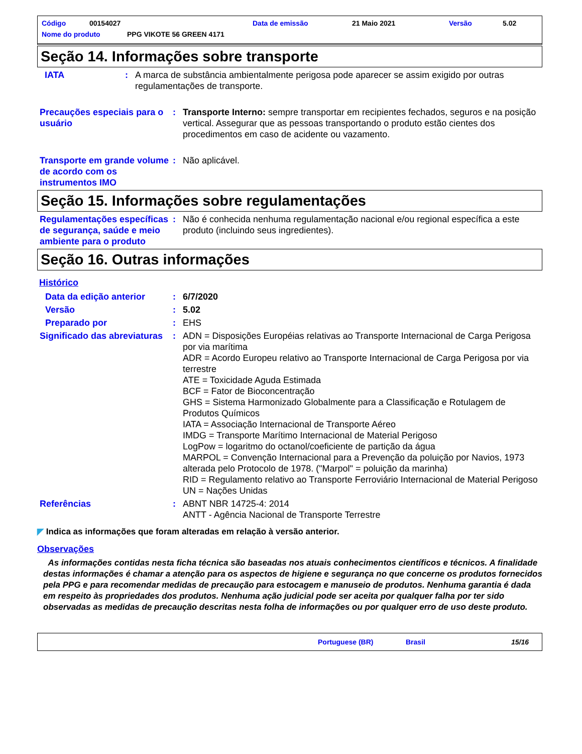Código 00154027 Data de emissão 21 Maio 2021 Versão 5.02
Nome do produto PPG VIKOTE 56 GREEN 4171
Seção 14. Informações sobre transporte
IATA: A marca de substância ambientalmente perigosa pode aparecer se assim exigido por outras regulamentações de transporte.
Precauções especiais para o usuário: Transporte Interno: sempre transportar em recipientes fechados, seguros e na posição vertical. Assegurar que as pessoas transportando o produto estão cientes dos procedimentos em caso de acidente ou vazamento.
Transporte em grande volume de acordo com os instrumentos IMO: Não aplicável.
Seção 15. Informações sobre regulamentações
Regulamentações específicas de segurança, saúde e meio ambiente para o produto: Não é conhecida nenhuma regulamentação nacional e/ou regional específica a este produto (incluindo seus ingredientes).
Seção 16. Outras informações
Histórico
Data da edição anterior: 6/7/2020
Versão: 5.02
Preparado por: EHS
Significado das abreviaturas: ADN = Disposições Européias relativas ao Transporte Internacional de Carga Perigosa por via marítima
ADR = Acordo Europeu relativo ao Transporte Internacional de Carga Perigosa por via terrestre
ATE = Toxicidade Aguda Estimada
BCF = Fator de Bioconcentração
GHS = Sistema Harmonizado Globalmente para a Classificação e Rotulagem de Produtos Químicos
IATA = Associação Internacional de Transporte Aéreo
IMDG = Transporte Marítimo Internacional de Material Perigoso
LogPow = logaritmo do octanol/coeficiente de partição da água
MARPOL = Convenção Internacional para a Prevenção da poluição por Navios, 1973 alterada pelo Protocolo de 1978. ("Marpol" = poluição da marinha)
RID = Regulamento relativo ao Transporte Ferroviário Internacional de Material Perigoso
UN = Nações Unidas
Referências: ABNT NBR 14725-4: 2014
ANTT - Agência Nacional de Transporte Terrestre
◤ Indica as informações que foram alteradas em relação à versão anterior.
Observações
As informações contidas nesta ficha técnica são baseadas nos atuais conhecimentos científicos e técnicos. A finalidade destas informações é chamar a atenção para os aspectos de higiene e segurança no que concerne os produtos fornecidos pela PPG e para recomendar medidas de precaução para estocagem e manuseio de produtos. Nenhuma garantia é dada em respeito às propriedades dos produtos. Nenhuma ação judicial pode ser aceita por qualquer falha por ter sido observadas as medidas de precaução descritas nesta folha de informações ou por qualquer erro de uso deste produto.
Portuguese (BR) Brasil 15/16